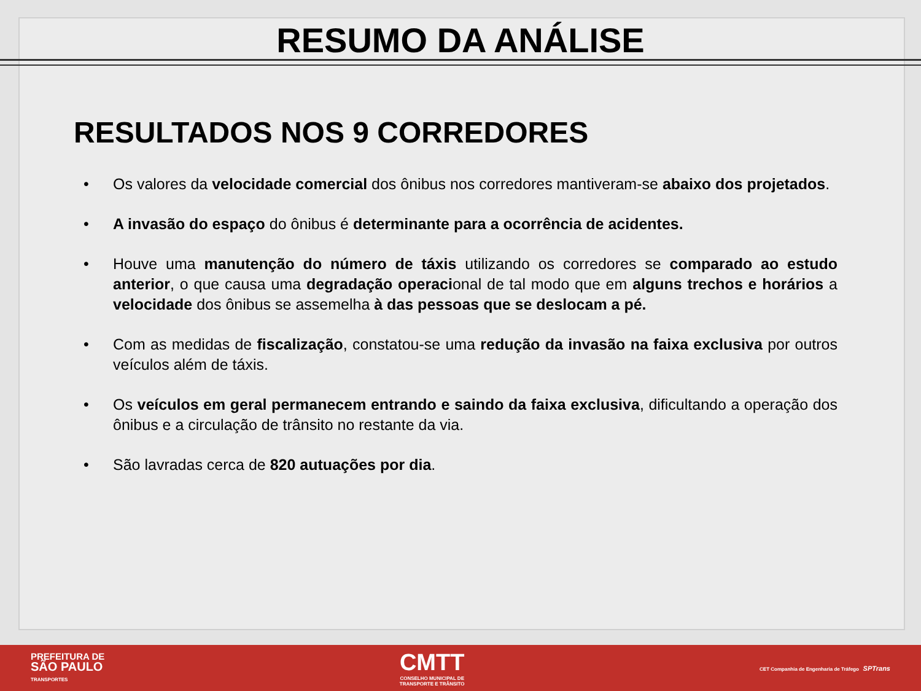RESUMO DA ANÁLISE
RESULTADOS NOS 9 CORREDORES
• Os valores da velocidade comercial dos ônibus nos corredores mantiveram-se abaixo dos projetados.
• A invasão do espaço do ônibus é determinante para a ocorrência de acidentes.
• Houve uma manutenção do número de táxis utilizando os corredores se comparado ao estudo anterior, o que causa uma degradação operacional de tal modo que em alguns trechos e horários a velocidade dos ônibus se assemelha à das pessoas que se deslocam a pé.
• Com as medidas de fiscalização, constatou-se uma redução da invasão na faixa exclusiva por outros veículos além de táxis.
• Os veículos em geral permanecem entrando e saindo da faixa exclusiva, dificultando a operação dos ônibus e a circulação de trânsito no restante da via.
• São lavradas cerca de 820 autuações por dia.
PREFEITURA DE
SÃO PAULO
TRANSPORTES
CMTT
CONSELHO MUNICIPAL DE
TRANSPORTE E TRÂNSITO
CET Companhia de Engenharia de Tráfego SPTrans